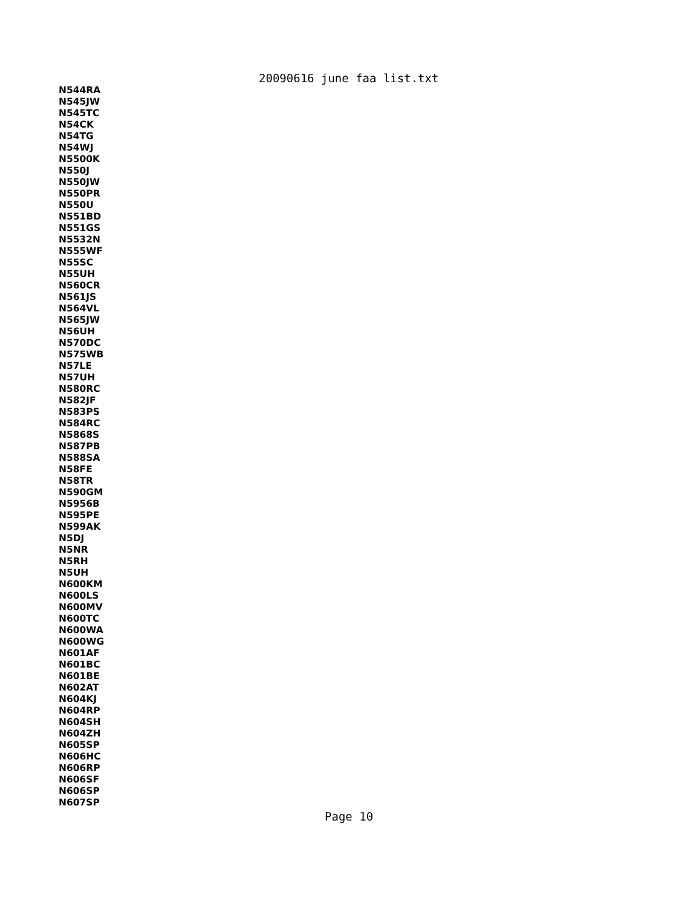20090616 june faa list.txt
N544RA
N545JW
N545TC
N54CK
N54TG
N54WJ
N5500K
N550J
N550JW
N550PR
N550U
N551BD
N551GS
N5532N
N555WF
N55SC
N55UH
N560CR
N561JS
N564VL
N565JW
N56UH
N570DC
N575WB
N57LE
N57UH
N580RC
N582JF
N583PS
N584RC
N5868S
N587PB
N588SA
N58FE
N58TR
N590GM
N5956B
N595PE
N599AK
N5DJ
N5NR
N5RH
N5UH
N600KM
N600LS
N600MV
N600TC
N600WA
N600WG
N601AF
N601BC
N601BE
N602AT
N604KJ
N604RP
N604SH
N604ZH
N605SP
N606HC
N606RP
N606SF
N606SP
N607SP
Page 10